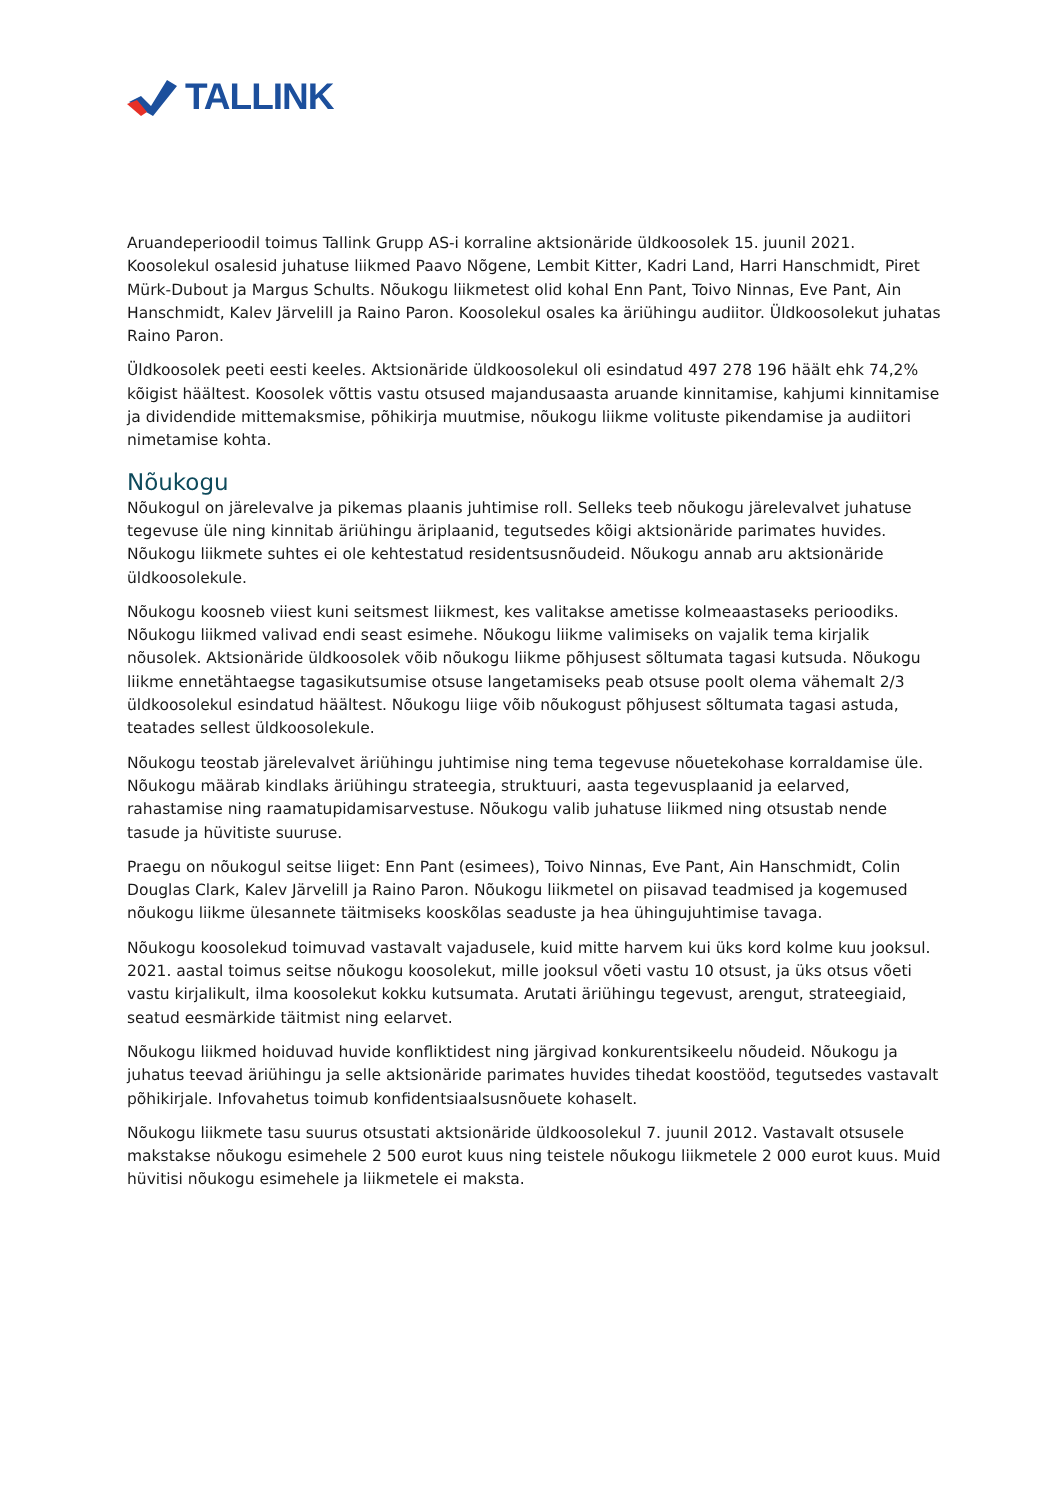TALLINK
Aruandeperioodil toimus Tallink Grupp AS-i korraline aktsionäride üldkoosolek 15. juunil 2021. Koosolekul osalesid juhatuse liikmed Paavo Nõgene, Lembit Kitter, Kadri Land, Harri Hanschmidt, Piret Mürk-Dubout ja Margus Schults. Nõukogu liikmetest olid kohal Enn Pant, Toivo Ninnas, Eve Pant, Ain Hanschmidt, Kalev Järvelill ja Raino Paron. Koosolekul osales ka äriühingu audiitor. Üldkoosolekut juhatas Raino Paron.
Üldkoosolek peeti eesti keeles. Aktsionäride üldkoosolekul oli esindatud 497 278 196 häält ehk 74,2% kõigist häältest. Koosolek võttis vastu otsused majandusaasta aruande kinnitamise, kahjumi kinnitamise ja dividendide mittemaksmise, põhikirja muutmise, nõukogu liikme volituste pikendamise ja audiitori nimetamise kohta.
Nõukogu
Nõukogul on järelevalve ja pikemas plaanis juhtimise roll. Selleks teeb nõukogu järelevalvet juhatuse tegevuse üle ning kinnitab äriühingu äriplaanid, tegutsedes kõigi aktsionäride parimates huvides. Nõukogu liikmete suhtes ei ole kehtestatud residentsusnõudeid. Nõukogu annab aru aktsionäride üldkoosolekule.
Nõukogu koosneb viiest kuni seitsmest liikmest, kes valitakse ametisse kolmeaastaseks perioodiks. Nõukogu liikmed valivad endi seast esimehe. Nõukogu liikme valimiseks on vajalik tema kirjalik nõusolek. Aktsionäride üldkoosolek võib nõukogu liikme põhjusest sõltumata tagasi kutsuda. Nõukogu liikme ennetähtaegse tagasikutsumise otsuse langetamiseks peab otsuse poolt olema vähemalt 2/3 üldkoosolekul esindatud häältest. Nõukogu liige võib nõukogust põhjusest sõltumata tagasi astuda, teatades sellest üldkoosolekule.
Nõukogu teostab järelevalvet äriühingu juhtimise ning tema tegevuse nõuetekohase korraldamise üle. Nõukogu määrab kindlaks äriühingu strateegia, struktuuri, aasta tegevusplaanid ja eelarved, rahastamise ning raamatupidamisarvestuse. Nõukogu valib juhatuse liikmed ning otsustab nende tasude ja hüvitiste suuruse.
Praegu on nõukogul seitse liiget: Enn Pant (esimees), Toivo Ninnas, Eve Pant, Ain Hanschmidt, Colin Douglas Clark, Kalev Järvelill ja Raino Paron. Nõukogu liikmetel on piisavad teadmised ja kogemused nõukogu liikme ülesannete täitmiseks kooskõlas seaduste ja hea ühingujuhtimise tavaga.
Nõukogu koosolekud toimuvad vastavalt vajadusele, kuid mitte harvem kui üks kord kolme kuu jooksul. 2021. aastal toimus seitse nõukogu koosolekut, mille jooksul võeti vastu 10 otsust, ja üks otsus võeti vastu kirjalikult, ilma koosolekut kokku kutsumata. Arutati äriühingu tegevust, arengut, strateegiaid, seatud eesmärkide täitmist ning eelarvet.
Nõukogu liikmed hoiduvad huvide konfliktidest ning järgivad konkurentsikeelu nõudeid. Nõukogu ja juhatus teevad äriühingu ja selle aktsionäride parimates huvides tihedat koostööd, tegutsedes vastavalt põhikirjale. Infovahetus toimub konfidentsiaalsusnõuete kohaselt.
Nõukogu liikmete tasu suurus otsustati aktsionäride üldkoosolekul 7. juunil 2012. Vastavalt otsusele makstakse nõukogu esimehele 2 500 eurot kuus ning teistele nõukogu liikmetele 2 000 eurot kuus. Muid hüvitisi nõukogu esimehele ja liikmetele ei maksta.